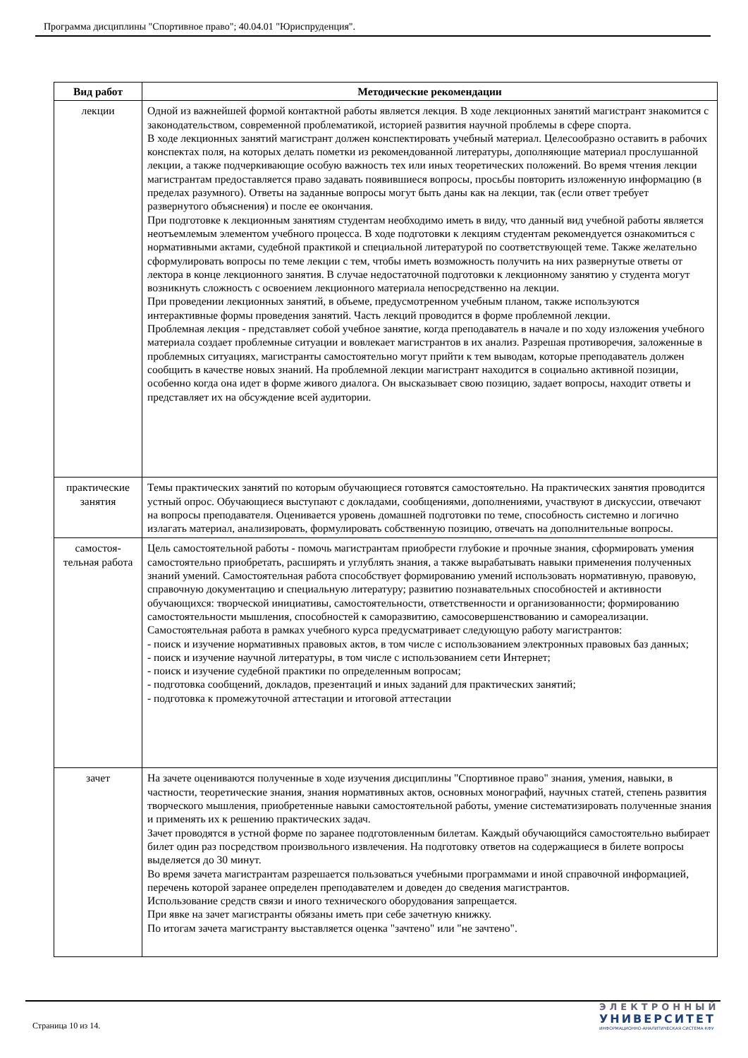Программа дисциплины "Спортивное право"; 40.04.01 "Юриспруденция".
| Вид работ | Методические рекомендации |
| --- | --- |
| лекции | Одной из важнейшей формой контактной работы является лекция. В ходе лекционных занятий магистрант знакомится с законодательством, современной проблематикой, историей развития научной проблемы в сфере спорта. В ходе лекционных занятий магистрант должен конспектировать учебный материал. Целесообразно оставить в рабочих конспектах поля, на которых делать пометки из рекомендованной литературы, дополняющие материал прослушанной лекции, а также подчеркивающие особую важность тех или иных теоретических положений. Во время чтения лекции магистрантам предоставляется право задавать появившиеся вопросы, просьбы повторить изложенную информацию (в пределах разумного). Ответы на заданные вопросы могут быть даны как на лекции, так (если ответ требует развернутого объяснения) и после ее окончания. При подготовке к лекционным занятиям студентам необходимо иметь в виду, что данный вид учебной работы является неотъемлемым элементом учебного процесса. В ходе подготовки к лекциям студентам рекомендуется ознакомиться с нормативными актами, судебной практикой и специальной литературой по соответствующей теме. Также желательно сформулировать вопросы по теме лекции с тем, чтобы иметь возможность получить на них развернутые ответы от лектора в конце лекционного занятия. В случае недостаточной подготовки к лекционному занятию у студента могут возникнуть сложность с освоением лекционного материала непосредственно на лекции. При проведении лекционных занятий, в объеме, предусмотренном учебным планом, также используются интерактивные формы проведения занятий. Часть лекций проводится в форме проблемной лекции. Проблемная лекция - представляет собой учебное занятие, когда преподаватель в начале и по ходу изложения учебного материала создает проблемные ситуации и вовлекает магистрантов в их анализ. Разрешая противоречия, заложенные в проблемных ситуациях, магистранты самостоятельно могут прийти к тем выводам, которые преподаватель должен сообщить в качестве новых знаний. На проблемной лекции магистрант находится в социально активной позиции, особенно когда она идет в форме живого диалога. Он высказывает свою позицию, задает вопросы, находит ответы и представляет их на обсуждение всей аудитории. |
| практические занятия | Темы практических занятий по которым обучающиеся готовятся самостоятельно. На практических занятия проводится устный опрос. Обучающиеся выступают с докладами, сообщениями, дополнениями, участвуют в дискуссии, отвечают на вопросы преподавателя. Оценивается уровень домашней подготовки по теме, способность системно и логично излагать материал, анализировать, формулировать собственную позицию, отвечать на дополнительные вопросы. |
| самостоя- тельная работа | Цель самостоятельной работы - помочь магистрантам приобрести глубокие и прочные знания, сформировать умения самостоятельно приобретать, расширять и углублять знания, а также вырабатывать навыки применения полученных знаний умений. Самостоятельная работа способствует формированию умений использовать нормативную, правовую, справочную документацию и специальную литературу; развитию познавательных способностей и активности обучающихся: творческой инициативы, самостоятельности, ответственности и организованности; формированию самостоятельности мышления, способностей к саморазвитию, самосовершенствованию и самореализации. Самостоятельная работа в рамках учебного курса предусматривает следующую работу магистрантов: - поиск и изучение нормативных правовых актов, в том числе с использованием электронных правовых баз данных; - поиск и изучение научной литературы, в том числе с использованием сети Интернет; - поиск и изучение судебной практики по определенным вопросам; - подготовка сообщений, докладов, презентаций и иных заданий для практических занятий; - подготовка к промежуточной аттестации и итоговой аттестации |
| зачет | На зачете оцениваются полученные в ходе изучения дисциплины "Спортивное право" знания, умения, навыки, в частности, теоретические знания, знания нормативных актов, основных монографий, научных статей, степень развития творческого мышления, приобретенные навыки самостоятельной работы, умение систематизировать полученные знания и применять их к решению практических задач. Зачет проводятся в устной форме по заранее подготовленным билетам. Каждый обучающийся самостоятельно выбирает билет один раз посредством произвольного извлечения. На подготовку ответов на содержащиеся в билете вопросы выделяется до 30 минут. Во время зачета магистрантам разрешается пользоваться учебными программами и иной справочной информацией, перечень которой заранее определен преподавателем и доведен до сведения магистрантов. Использование средств связи и иного технического оборудования запрещается. При явке на зачет магистранты обязаны иметь при себе зачетную книжку. По итогам зачета магистранту выставляется оценка "зачтено" или "не зачтено". |
Страница 10 из 14.
ЭЛЕКТРОННЫЙ
УНИВЕРСИТЕТ
ИНФОРМАЦИОННО-АНАЛИТИЧЕСКАЯ СИСТЕМА КФУ